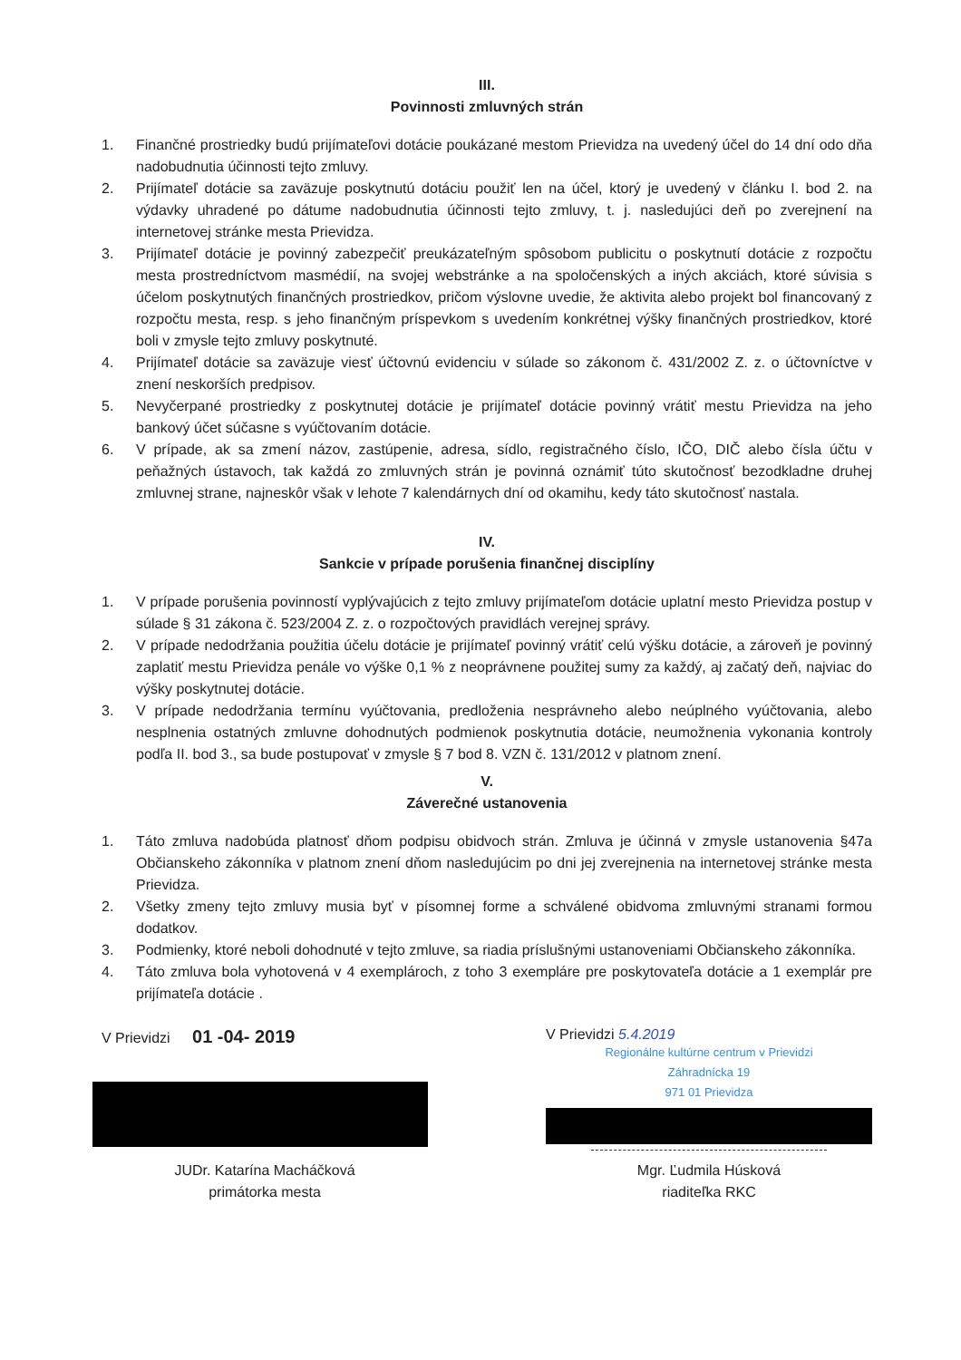III.
Povinnosti zmluvných strán
1. Finančné prostriedky budú prijímateľovi dotácie poukázané mestom Prievidza na uvedený účel do 14 dní odo dňa nadobudnutia účinnosti tejto zmluvy.
2. Prijímateľ dotácie sa zaväzuje poskytnutú dotáciu použiť len na účel, ktorý je uvedený v článku I. bod 2. na výdavky uhradené po dátume nadobudnutia účinnosti tejto zmluvy, t. j. nasledujúci deň po zverejnení na internetovej stránke mesta Prievidza.
3. Prijímateľ dotácie je povinný zabezpečiť preukázateľným spôsobom publicitu o poskytnutí dotácie z rozpočtu mesta prostredníctvom masmédií, na svojej webstránke a na spoločenských a iných akciách, ktoré súvisia s účelom poskytnutých finančných prostriedkov, pričom výslovne uvedie, že aktivita alebo projekt bol financovaný z rozpočtu mesta, resp. s jeho finančným príspevkom s uvedením konkrétnej výšky finančných prostriedkov, ktoré boli v zmysle tejto zmluvy poskytnuté.
4. Prijímateľ dotácie sa zaväzuje viesť účtovnú evidenciu v súlade so zákonom č. 431/2002 Z. z. o účtovníctve v znení neskorších predpisov.
5. Nevyčerpané prostriedky z poskytnutej dotácie je prijímateľ dotácie povinný vrátiť mestu Prievidza na jeho bankový účet súčasne s vyúčtovaním dotácie.
6. V prípade, ak sa zmení názov, zastúpenie, adresa, sídlo, registračného číslo, IČO, DIČ alebo čísla účtu v peňažných ústavoch, tak každá zo zmluvných strán je povinná oznámiť túto skutočnosť bezodkladne druhej zmluvnej strane, najneskôr však v lehote 7 kalendárnych dní od okamihu, kedy táto skutočnosť nastala.
IV.
Sankcie v prípade porušenia finančnej disciplíny
1. V prípade porušenia povinností vyplývajúcich z tejto zmluvy prijímateľom dotácie uplatní mesto Prievidza postup v súlade § 31 zákona č. 523/2004 Z. z. o rozpočtových pravidlách verejnej správy.
2. V prípade nedodržania použitia účelu dotácie je prijímateľ povinný vrátiť celú výšku dotácie, a zároveň je povinný zaplatiť mestu Prievidza penále vo výške 0,1 % z neoprávnene použitej sumy za každý, aj začatý deň, najviac do výšky poskytnutej dotácie.
3. V prípade nedodržania termínu vyúčtovania, predloženia nesprávneho alebo neúplného vyúčtovania, alebo nesplnenia ostatných zmluvne dohodnutých podmienok poskytnutia dotácie, neumožnenia vykonania kontroly podľa II. bod 3., sa bude postupovať v zmysle § 7 bod 8. VZN č. 131/2012 v platnom znení.
V.
Záverečné ustanovenia
1. Táto zmluva nadobúda platnosť dňom podpisu obidvoch strán. Zmluva je účinná v zmysle ustanovenia §47a Občianskeho zákonníka v platnom znení dňom nasledujúcim po dni jej zverejnenia na internetovej stránke mesta Prievidza.
2. Všetky zmeny tejto zmluvy musia byť v písomnej forme a schválené obidvoma zmluvnými stranami formou dodatkov.
3. Podmienky, ktoré neboli dohodnuté v tejto zmluve, sa riadia príslušnými ustanoveniami Občianskeho zákonníka.
4. Táto zmluva bola vyhotovená v 4 exemplároch, z toho 3 exempláre pre poskytovateľa dotácie a 1 exemplár pre prijímateľa dotácie .
V Prievidzi 01 -04- 2019
JUDr. Katarína Macháčková
primátorka mesta
V Prievidzi 5.4.2019
Regionálne kultúrne centrum v Prievidzi
Záhradnícka 19
971 01 Prievidza
Mgr. Ľudmila Húsková
riaditeľka RKC